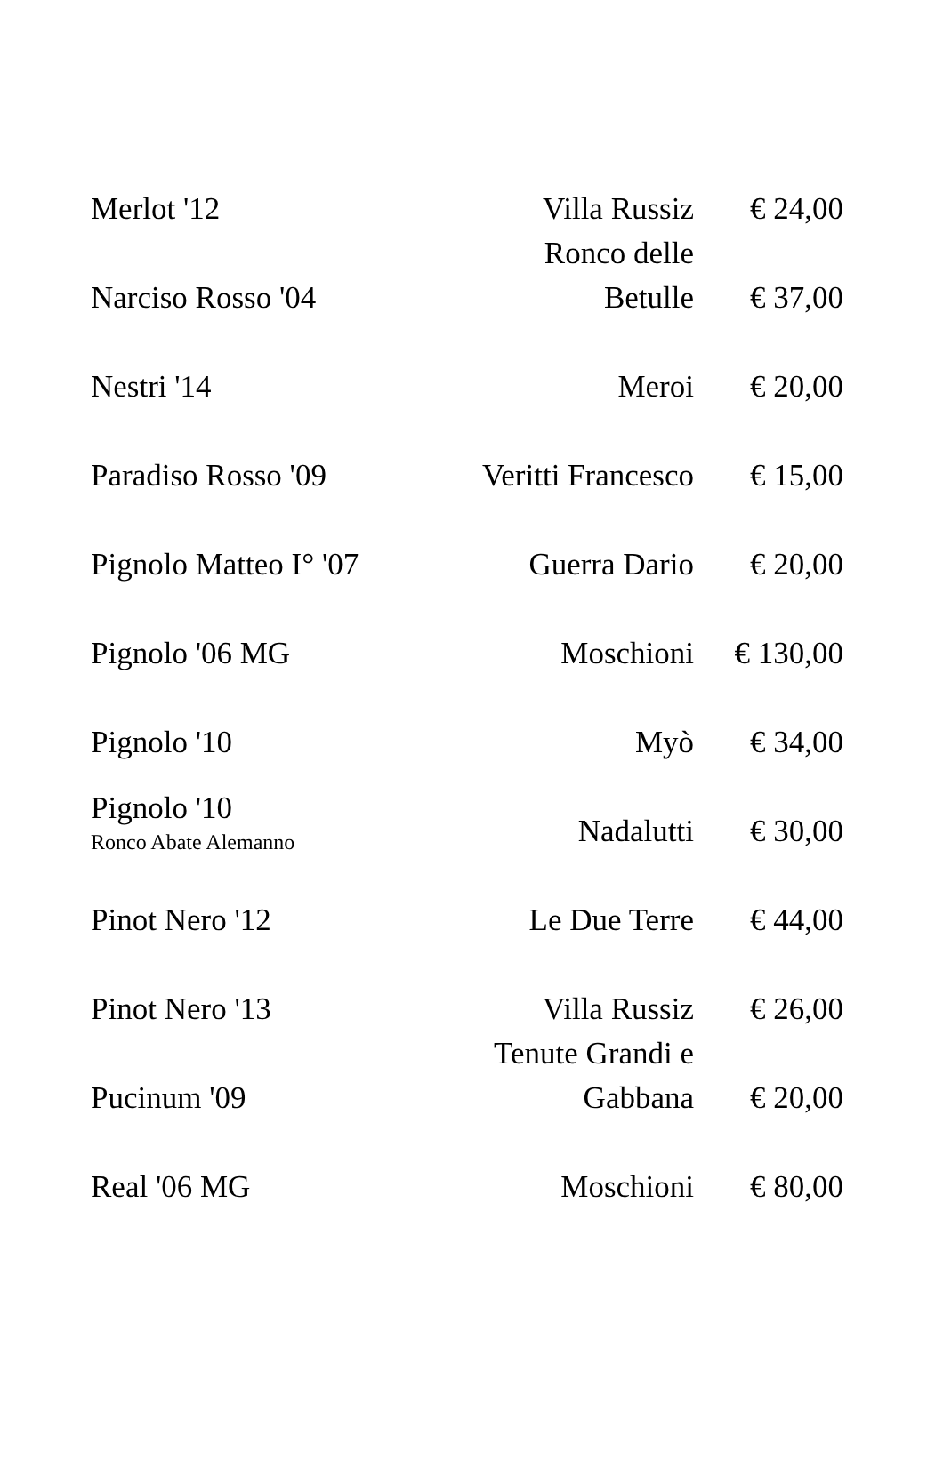| Merlot '12 | Villa Russiz | € 24,00 |
| Narciso Rosso '04 | Ronco delle Betulle | € 37,00 |
| Nestri '14 | Meroi | € 20,00 |
| Paradiso Rosso '09 | Veritti Francesco | € 15,00 |
| Pignolo Matteo I° '07 | Guerra Dario | € 20,00 |
| Pignolo '06 MG | Moschioni | € 130,00 |
| Pignolo '10 | Myò | € 34,00 |
| Pignolo '10 Ronco Abate Alemanno | Nadalutti | € 30,00 |
| Pinot Nero '12 | Le Due Terre | € 44,00 |
| Pinot Nero '13 | Villa Russiz | € 26,00 |
| Pucinum '09 | Tenute Grandi e Gabbana | € 20,00 |
| Real '06 MG | Moschioni | € 80,00 |